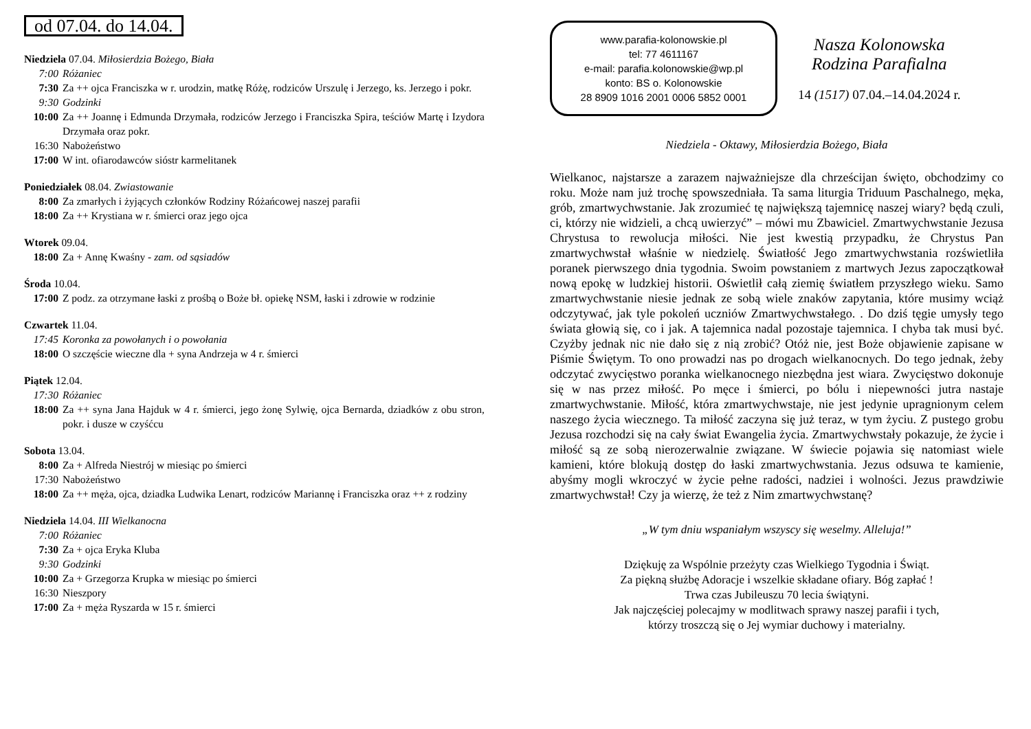od 07.04. do 14.04.
Niedziela 07.04. Miłosierdzia Bożego, Biała
7:00 Różaniec
7:30 Za ++ ojca Franciszka w r. urodzin, matkę Różę, rodziców Urszulę i Jerzego, ks. Jerzego i pokr.
9:30 Godzinki
10:00 Za ++ Joannę i Edmunda Drzymała, rodziców Jerzego i Franciszka Spira, teściów Martę i Izydora Drzymała oraz pokr.
16:30 Nabożeństwo
17:00 W int. ofiarodawców sióstr karmelitanek
Poniedziałek 08.04. Zwiastowanie
8:00 Za zmarłych i żyjących członków Rodziny Różańcowej naszej parafii
18:00 Za ++ Krystiana w r. śmierci oraz jego ojca
Wtorek 09.04.
18:00 Za + Annę Kwaśny - zam. od sąsiadów
Środa 10.04.
17:00 Z podz. za otrzymane łaski z prośbą o Boże bł. opiekę NSM, łaski i zdrowie w rodzinie
Czwartek 11.04.
17:45 Koronka za powołanych i o powołania
18:00 O szczęście wieczne dla + syna Andrzeja w 4 r. śmierci
Piątek 12.04.
17:30 Różaniec
18:00 Za ++ syna Jana Hajduk w 4 r. śmierci, jego żonę Sylwię, ojca Bernarda, dziadków z obu stron, pokr. i dusze w czyśćcu
Sobota 13.04.
8:00 Za + Alfreda Niestrój w miesiąc po śmierci
17:30 Nabożeństwo
18:00 Za ++ męża, ojca, dziadka Ludwika Lenart, rodziców Mariannę i Franciszka oraz ++ z rodziny
Niedziela 14.04. III Wielkanocna
7:00 Różaniec
7:30 Za + ojca Eryka Kluba
9:30 Godzinki
10:00 Za + Grzegorza Krupka w miesiąc po śmierci
16:30 Nieszpory
17:00 Za + męża Ryszarda w 15 r. śmierci
www.parafia-kolonowskie.pl
tel: 77 4611167
e-mail: parafia.kolonowskie@wp.pl
konto: BS o. Kolonowskie
28 8909 1016 2001 0006 5852 0001
Nasza Kolonowska
Rodzina Parafialna
14 (1517) 07.04.–14.04.2024 r.
Niedziela - Oktawy, Miłosierdzia Bożego, Biała
Wielkanoc, najstarsze a zarazem najważniejsze dla chrześcijan święto, obchodzimy co roku. Może nam już trochę spowszedniała. Ta sama liturgia Triduum Paschalnego, męka, grób, zmartwychwstanie. Jak zrozumieć tę największą tajemnicę naszej wiary? będą czuli, ci, którzy nie widzieli, a chcą uwierzyć” – mówi mu Zbawiciel. Zmartwychwstanie Jezusa Chrystusa to rewolucja miłości. Nie jest kwestią przypadku, że Chrystus Pan zmartwychwstał właśnie w niedzielę. Światłość Jego zmartwychwstania rozświetliła poranek pierwszego dnia tygodnia. Swoim powstaniem z martwych Jezus zapoczątkował nową epokę w ludzkiej historii. Oświetlił całą ziemię światłem przyszłego wieku. Samo zmartwychwstanie niesie jednak ze sobą wiele znaków zapytania, które musimy wciąż odczytywać, jak tyle pokoleń uczniów Zmartwychwstałego. . Do dziś tęgie umysły tego świata głowią się, co i jak. A tajemnica nadal pozostaje tajemnica. I chyba tak musi być. Czyżby jednak nic nie dało się z nią zrobić? Otóż nie, jest Boże objawienie zapisane w Piśmie Świętym. To ono prowadzi nas po drogach wielkanocnych. Do tego jednak, żeby odczytać zwycięstwo poranka wielkanocnego niezbędna jest wiara. Zwycięstwo dokonuje się w nas przez miłość. Po męce i śmierci, po bólu i niepewności jutra nastaje zmartwychwstanie. Miłość, która zmartwychwstaje, nie jest jedynie upragnionym celem naszego życia wiecznego. Ta miłość zaczyna się już teraz, w tym życiu. Z pustego grobu Jezusa rozchodzi się na cały świat Ewangelia życia. Zmartwychwstały pokazuje, że życie i miłość są ze sobą nierozerwalnie związane. W świecie pojawia się natomiast wiele kamieni, które blokują dostęp do łaski zmartwychwstania. Jezus odsuwa te kamienie, abyśmy mogli wkroczyć w życie pełne radości, nadziei i wolności. Jezus prawdziwie zmartwychwstał! Czy ja wierzę, że też z Nim zmartwychwstanę?
„W tym dniu wspaniałym wszyscy się weselmy. Alleluja!”
Dziękuję za Wspólnie przeżyty czas Wielkiego Tygodnia i Świąt.
Za piękną służbę Adoracje i wszelkie składane ofiary. Bóg zapłać !
Trwa czas Jubileuszu 70 lecia świątyni.
Jak najczęściej polecajmy w modlitwach sprawy naszej parafii i tych,
którzy troszczą się o Jej wymiar duchowy i materialny.